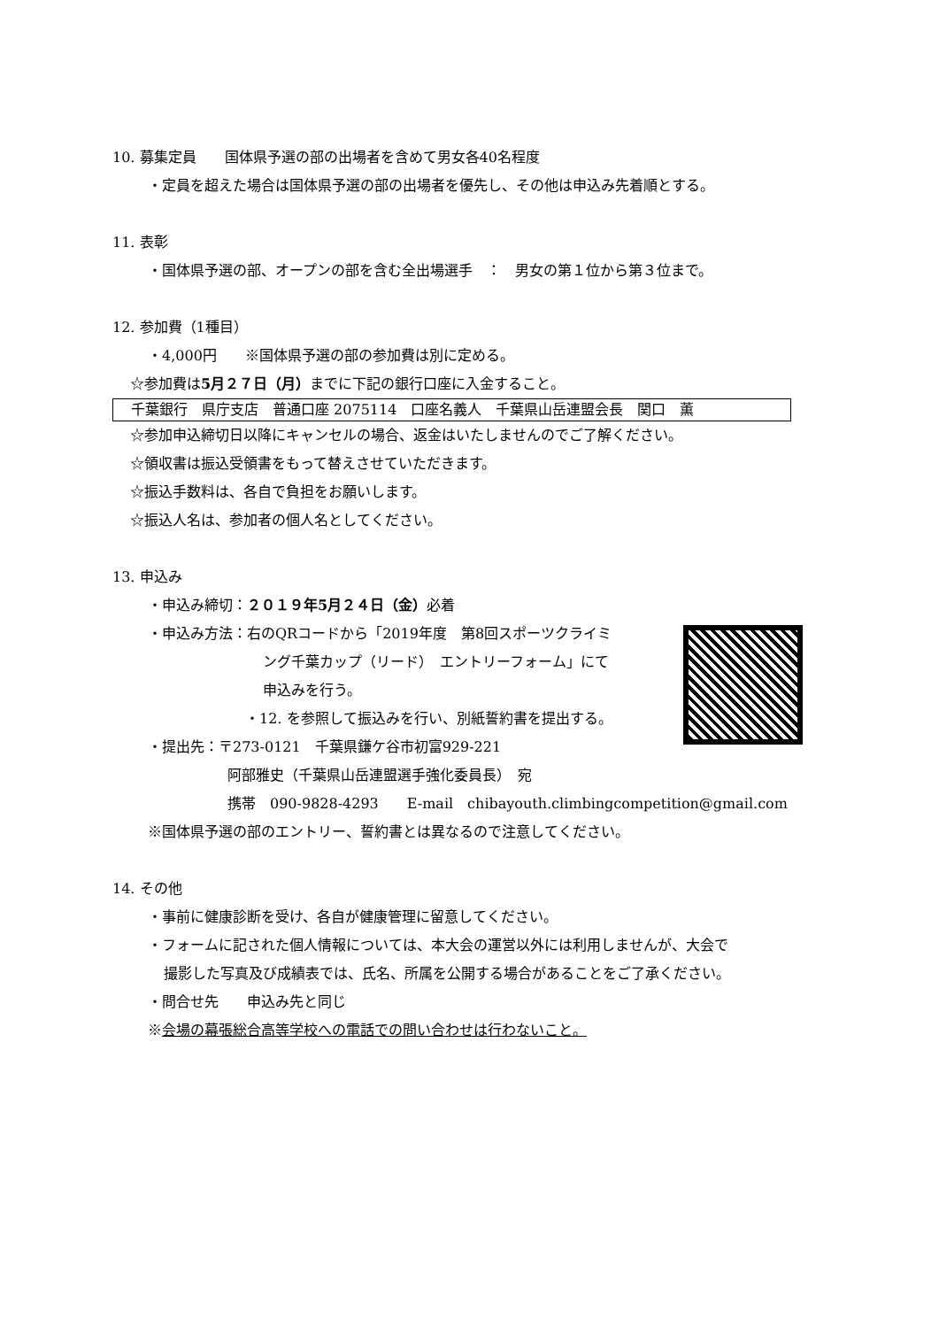10. 募集定員　　国体県予選の部の出場者を含めて男女各40名程度
・定員を超えた場合は国体県予選の部の出場者を優先し、その他は申込み先着順とする。
11. 表彰
・国体県予選の部、オープンの部を含む全出場選手　：　男女の第１位から第３位まで。
12. 参加費（1種目）
・4,000円　　※国体県予選の部の参加費は別に定める。
☆参加費は5月２７日（月）までに下記の銀行口座に入金すること。
千葉銀行　県庁支店　普通口座 2075114　口座名義人　千葉県山岳連盟会長　関口　薫
☆参加申込締切日以降にキャンセルの場合、返金はいたしませんのでご了解ください。
☆領収書は振込受領書をもって替えさせていただきます。
☆振込手数料は、各自で負担をお願いします。
☆振込人名は、参加者の個人名としてください。
13. 申込み
・申込み締切：２０１９年5月２４日（金）必着
・申込み方法：右のQRコードから「2019年度　第8回スポーツクライミ
ング千葉カップ（リード）　エントリーフォーム」にて
申込みを行う。
・12. を参照して振込みを行い、別紙誓約書を提出する。
・提出先：〒273-0121　千葉県鎌ケ谷市初富929-221
阿部雅史（千葉県山岳連盟選手強化委員長）　宛
携帯　090-9828-4293　　E-mail　chibayouth.climbingcompetition@gmail.com
※国体県予選の部のエントリー、誓約書とは異なるので注意してください。
14. その他
・事前に健康診断を受け、各自が健康管理に留意してください。
・フォームに記された個人情報については、本大会の運営以外には利用しませんが、大会で
撮影した写真及び成績表では、氏名、所属を公開する場合があることをご了承ください。
・問合せ先　　申込み先と同じ
※会場の幕張総合高等学校への電話での問い合わせは行わないこと。